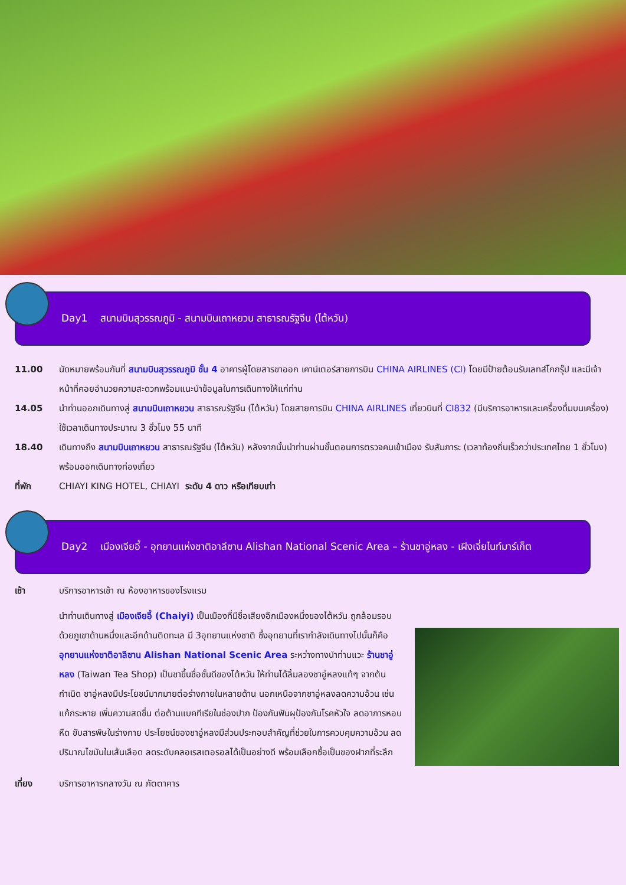Day1 สนามบินสุวรรณภูมิ - สนามบินเถาหยวน สาธารณรัฐจีน (ไต้หวัน)
11.00 นัดหมายพร้อมกันที่ สนามบินสุวรรณภูมิ ชั้น 4 อาคารผู้โดยสารขาออก เคาน์เตอร์สายการบิน CHINA AIRLINES (CI) โดยมีป้ายต้อนรับเลทส์โกกรุ๊ป และมีเจ้าหน้าที่คอยอำนวยความสะดวกพร้อมแนะนำข้อมูลในการเดินทางให้แก่ท่าน
14.05 นำท่านออกเดินทางสู่ สนามบินเถาหยวน สาธารณรัฐจีน (ไต้หวัน) โดยสายการบิน CHINA AIRLINES เที่ยวบินที่ CI832 (มีบริการอาหารและเครื่องดื่มบนเครื่อง) ใช้เวลาเดินทางประมาณ 3 ชั่วโมง 55 นาที
18.40 เดินทางถึง สนามบินเถาหยวน สาธารณรัฐจีน (ไต้หวัน) หลังจากนั้นนำท่านผ่านขั้นตอนการตรวจคนเข้าเมือง รับสัมภาระ (เวลาท้องถิ่นเร็วกว่าประเทศไทย 1 ชั่วโมง) พร้อมออกเดินทางท่องเที่ยว
ที่พัก CHIAYI KING HOTEL, CHIAYI ระดับ 4 ดาว หรือเทียบเท่า
Day2 เมืองเจียอี้ - อุทยานแห่งชาติอาลีซาน Alishan National Scenic Area – ร้านชาอู่หลง - เฝิงเจี่ยไนท์มาร์เก็ต
เช้า บริการอาหารเช้า ณ ห้องอาหารของโรงแรม
นำท่านเดินทางสู่ เมืองเจียอี้ (Chaiyi) เป็นเมืองที่มีชื่อเสียงอีกเมืองหนึ่งของไต้หวัน ถูกล้อมรอบด้วยภูเขาด้านหนึ่งและอีกด้านติดทะเล มี 3อุทยานแห่งชาติ ซึ่งอุทยานที่เรากำลังเดินทางไปนั้นก็คือ อุทยานแห่งชาติอาลีซาน Alishan National Scenic Area ระหว่างทางนำท่านแวะ ร้านชาอู่หลง (Taiwan Tea Shop) เป็นชาขึ้นชื่อชั้นดีของไต้หวัน ให้ท่านได้ลิ้มลองชาอู่หลงแท้ๆ จากต้นกำเนิด ชาอู่หลงมีประโยชน์มากมายต่อร่างกายในหลายด้าน นอกเหนือจากชาอู่หลงลดความอ้วน เช่น แก้กระหาย เพิ่มความสดชื่น ต่อต้านแบคทีเรียในช่องปาก ป้องกันฟันผุป้องกันโรคหัวใจ ลดอาการหอบหืด ขับสารพิษในร่างกาย ประโยชน์ของชาอู่หลงมีส่วนประกอบสำคัญที่ช่วยในการควบคุมความอ้วน ลดปริมาณไขมันในเส้นเลือด ลดระดับคลอเรสเตอรอลได้เป็นอย่างดี พร้อมเลือกซื้อเป็นของฝากที่ระลึก
เที่ยง บริการอาหารกลางวัน ณ ภัตตาคาร